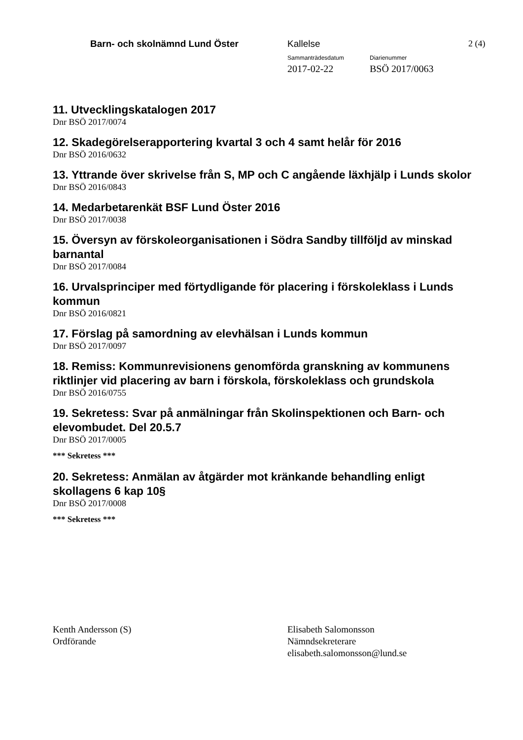Barn- och skolnämnd Lund Öster Kallelse 2 (4)
Sammanträdesdatum Diarienummer
2017-02-22 BSÖ 2017/0063
11. Utvecklingskatalogen 2017
Dnr BSÖ 2017/0074
12. Skadegörelserapportering kvartal 3 och 4 samt helår för 2016
Dnr BSÖ 2016/0632
13. Yttrande över skrivelse från S, MP och C angående läxhjälp i Lunds skolor
Dnr BSÖ 2016/0843
14. Medarbetarenkät BSF Lund Öster 2016
Dnr BSÖ 2017/0038
15. Översyn av förskoleorganisationen i Södra Sandby tillföljd av minskad barnantal
Dnr BSÖ 2017/0084
16. Urvalsprinciper med förtydligande för placering i förskoleklass i Lunds kommun
Dnr BSÖ 2016/0821
17. Förslag på samordning av elevhälsan i Lunds kommun
Dnr BSÖ 2017/0097
18. Remiss: Kommunrevisionens genomförda granskning av kommunens riktlinjer vid placering av barn i förskola, förskoleklass och grundskola
Dnr BSÖ 2016/0755
19. Sekretess: Svar på anmälningar från Skolinspektionen och Barn- och elevombudet. Del 20.5.7
Dnr BSÖ 2017/0005
*** Sekretess ***
20. Sekretess: Anmälan av åtgärder mot kränkande behandling enligt skollagens 6 kap 10§
Dnr BSÖ 2017/0008
*** Sekretess ***
Kenth Andersson (S)
Ordförande
Elisabeth Salomonsson
Nämndsekreterare
elisabeth.salomonsson@lund.se